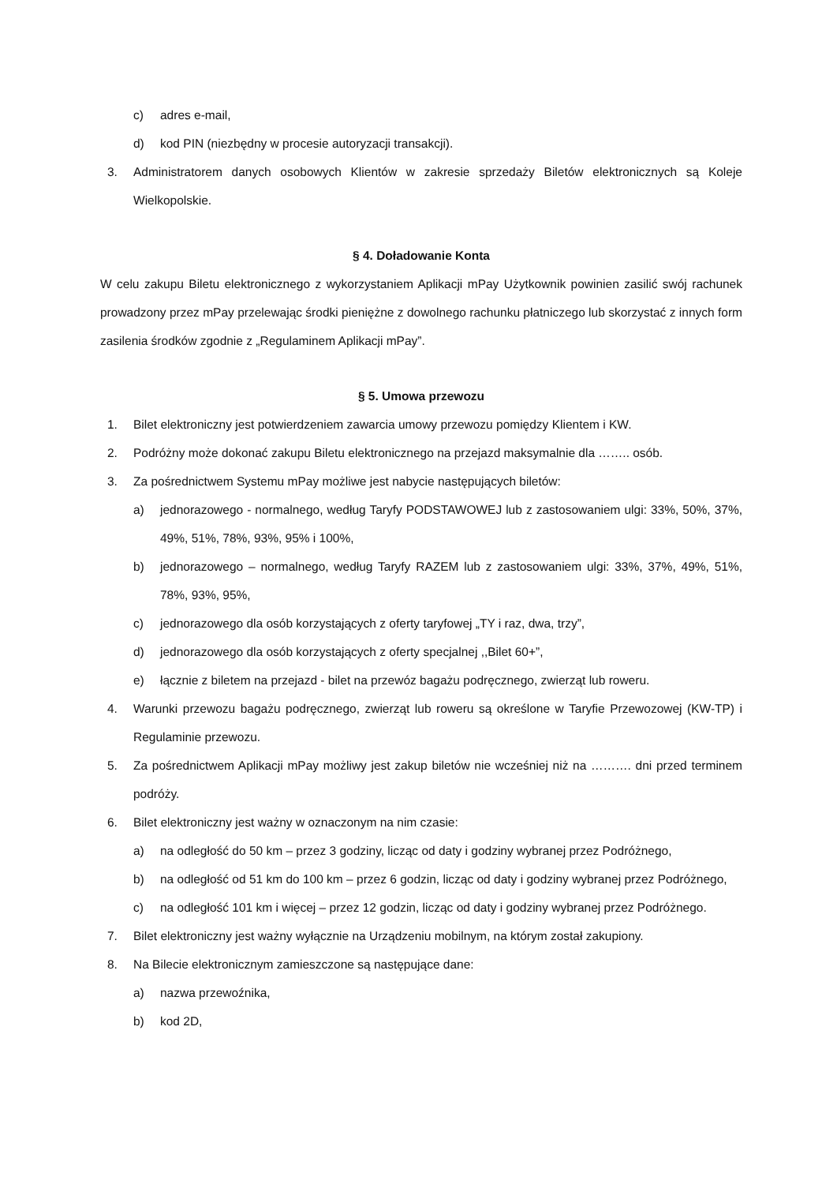c) adres e-mail,
d) kod PIN (niezbędny w procesie autoryzacji transakcji).
3. Administratorem danych osobowych Klientów w zakresie sprzedaży Biletów elektronicznych są Koleje Wielkopolskie.
§ 4. Doładowanie Konta
W celu zakupu Biletu elektronicznego z wykorzystaniem Aplikacji mPay Użytkownik powinien zasilić swój rachunek prowadzony przez mPay przelewając środki pieniężne z dowolnego rachunku płatniczego lub skorzystać z innych form zasilenia środków zgodnie z „Regulaminem Aplikacji mPay”.
§ 5. Umowa przewozu
1. Bilet elektroniczny jest potwierdzeniem zawarcia umowy przewozu pomiędzy Klientem i KW.
2. Podróżny może dokonać zakupu Biletu elektronicznego na przejazd maksymalnie dla …….. osób.
3. Za pośrednictwem Systemu mPay możliwe jest nabycie następujących biletów:
a) jednorazowego - normalnego, według Taryfy PODSTAWOWEJ lub z zastosowaniem ulgi: 33%, 50%, 37%, 49%, 51%, 78%, 93%, 95% i 100%,
b) jednorazowego – normalnego, według Taryfy RAZEM lub z zastosowaniem ulgi: 33%, 37%, 49%, 51%, 78%, 93%, 95%,
c) jednorazowego dla osób korzystających z oferty taryfowej „TY i raz, dwa, trzy”,
d) jednorazowego dla osób korzystających z oferty specjalnej ,,Bilet 60+”,
e) łącznie z biletem na przejazd - bilet na przewóz bagażu podręcznego, zwierząt lub roweru.
4. Warunki przewozu bagażu podręcznego, zwierząt lub roweru są określone w Taryfie Przewozowej (KW-TP) i Regulaminie przewozu.
5. Za pośrednictwem Aplikacji mPay możliwy jest zakup biletów nie wcześniej niż na ………. dni przed terminem podróży.
6. Bilet elektroniczny jest ważny w oznaczonym na nim czasie:
a) na odległość do 50 km – przez 3 godziny, licząc od daty i godziny wybranej przez Podróżnego,
b) na odległość od 51 km do 100 km – przez 6 godzin, licząc od daty i godziny wybranej przez Podróżnego,
c) na odległość 101 km i więcej – przez 12 godzin, licząc od daty i godziny wybranej przez Podróżnego.
7. Bilet elektroniczny jest ważny wyłącznie na Urządzeniu mobilnym, na którym został zakupiony.
8. Na Bilecie elektronicznym zamieszczone są następujące dane:
a) nazwa przewoźnika,
b) kod 2D,